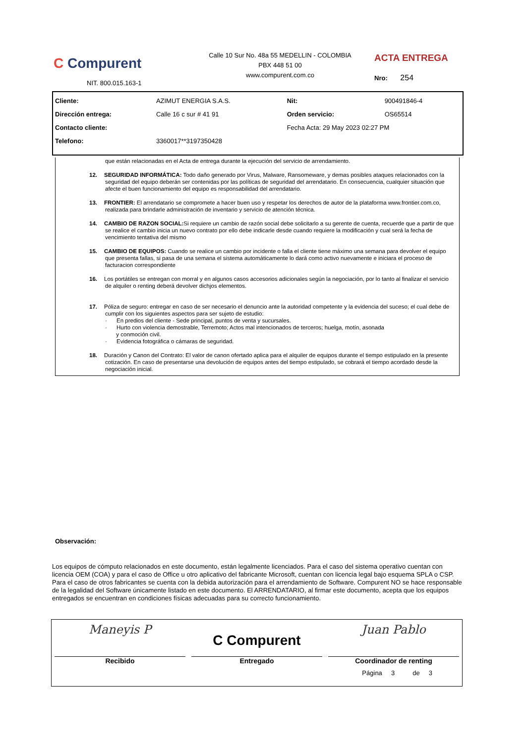C Compurent
NIT. 800.015.163-1
Calle 10 Sur No. 48a 55 MEDELLIN - COLOMBIA
PBX 448 51 00
www.compurent.com.co
ACTA ENTREGA
Nro: 254
| Cliente: | AZIMUT ENERGIA S.A.S. | Nit: | 900491846-4 |
| Dirección entrega: | Calle 16 c sur # 41 91 | Orden servicio: | OS65514 |
| Contacto cliente: | | Fecha Acta: 29 May 2023 02:27 PM | |
| Telefono: | 3360017**3197350428 | | |
que están relacionadas en el Acta de entrega durante la ejecución del servicio de arrendamiento.
12. SEGURIDAD INFORMÁTICA: Todo daño generado por Virus, Malware, Ransomeware, y demas posibles ataques relacionados con la seguridad del equipo deberán ser contenidas por las políticas de seguridad del arrendatario. En consecuencia, cualquier situación que afecte el buen funcionamiento del equipo es responsabilidad del arrendatario.
13. FRONTIER: El arrendatario se compromete a hacer buen uso y respetar los derechos de autor de la plataforma www.frontier.com.co, realizada para brindarle administración de inventario y servicio de atención técnica.
14. CAMBIO DE RAZON SOCIAL: Si requiere un cambio de razón social debe solicitarlo a su gerente de cuenta, recuerde que a partir de que se realice el cambio inicia un nuevo contrato por ello debe indicarle desde cuando requiere la modificación y cual será la fecha de vencimiento tentativa del mismo
15. CAMBIO DE EQUIPOS: Cuando se realice un cambio por incidente o falla el cliente tiene máximo una semana para devolver el equipo que presenta fallas, si pasa de una semana el sistema automáticamente lo dará como activo nuevamente e iniciara el proceso de facturacion correspondiente
16. Los portátiles se entregan con morral y en algunos casos accesorios adicionales según la negociación, por lo tanto al finalizar el servicio de alquiler o renting deberá devolver dichjos elementos.
17. Póliza de seguro: entregar en caso de ser necesario el denuncio ante la autoridad competente y la evidencia del suceso; el cual debe de cumplir con los siguientes aspectos para ser sujeto de estudio:
· En predios del cliente - Sede principal, puntos de venta y sucursales.
· Hurto con violencia demostrable, Terremoto; Actos mal intencionados de terceros; huelga, motín, asonada
y conmoción civil.
· Evidencia fotográfica o cámaras de seguridad.
18. Duración y Canon del Contrato: El valor de canon ofertado aplica para el alquiler de equipos durante el tiempo estipulado en la presente cotización. En caso de presentarse una devolución de equipos antes del tiempo estipulado, se cobrará el tiempo acordado desde la negociación inicial.
Observación:
Los equipos de cómputo relacionados en este documento, están legalmente licenciados. Para el caso del sistema operativo cuentan con licencia OEM (COA) y para el caso de Office u otro aplicativo del fabricante Microsoft, cuentan con licencia legal bajo esquema SPLA o CSP. Para el caso de otros fabricantes se cuenta con la debida autorización para el arrendamiento de Software. Compurent NO se hace responsable de la legalidad del Software únicamente listado en este documento. El ARRENDATARIO, al firmar este documento, acepta que los equipos entregados se encuentran en condiciones físicas adecuadas para su correcto funcionamiento.
| Maneyis P Recibido | C Compurent Entregado | Juan Pablo Coordinador de renting |
Página 3 de 3